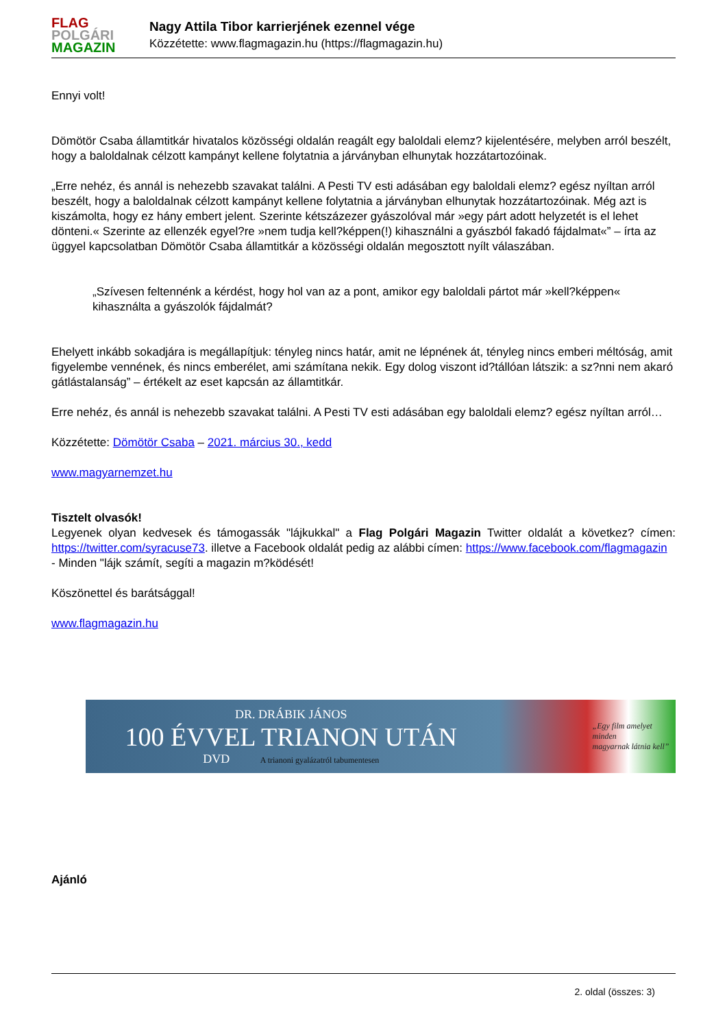FLAG
POLGÁRI
MAGAZIN
Nagy Attila Tibor karrierjének ezennel vége
Közzétette: www.flagmagazin.hu (https://flagmagazin.hu)
Ennyi volt!
Dömötör Csaba államtitkár hivatalos közösségi oldalán reagált egy baloldali elemz? kijelentésére, melyben arról beszélt, hogy a baloldalnak célzott kampányt kellene folytatnia a járványban elhunytak hozzátartozóinak.
„Erre nehéz, és annál is nehezebb szavakat találni. A Pesti TV esti adásában egy baloldali elemz? egész nyíltan arról beszélt, hogy a baloldalnak célzott kampányt kellene folytatnia a járványban elhunytak hozzátartozóinak. Még azt is kiszámolta, hogy ez hány embert jelent. Szerinte kétszázezer gyászolóval már »egy párt adott helyzetét is el lehet dönteni.« Szerinte az ellenzék egyel?re »nem tudja kell?képpen(!) kihasználni a gyászból fakadó fájdalmat«” – írta az üggyel kapcsolatban Dömötör Csaba államtitkár a közösségi oldalán megosztott nyílt válaszában.
„Szívesen feltennénk a kérdést, hogy hol van az a pont, amikor egy baloldali pártot már »kell?képpen« kihasználta a gyászolók fájdalmát?
Ehelyett inkább sokadjára is megállapítjuk: tényleg nincs határ, amit ne lépnének át, tényleg nincs emberi méltóság, amit figyelembe vennének, és nincs emberélet, ami számítana nekik. Egy dolog viszont id?tállóan látszik: a sz?nni nem akaró gátlástalanság” – értékelt az eset kapcsán az államtitkár.
Erre nehéz, és annál is nehezebb szavakat találni. A Pesti TV esti adásában egy baloldali elemz? egész nyíltan arról…
Közzétette: Dömötör Csaba – 2021. március 30., kedd
www.magyarnemzet.hu
Tisztelt olvasók!
Legyenek olyan kedvesek és támogassák "lájkukkal" a Flag Polgári Magazin Twitter oldalát a következ? címen: https://twitter.com/syracuse73. illetve a Facebook oldalát pedig az alábbi címen: https://www.facebook.com/flagmagazin
- Minden "lájk számít, segíti a magazin m?ködését!
Köszönettel és barátsággal!
www.flagmagazin.hu
DR. DRÁBIK JÁNOS
100 ÉVVEL TRIANON UTÁN
DVD A trianoni gyalázatról tabumentesen
„Egy film amelyet minden
magyarnak látnia kell”
Ajánló
2. oldal (összes: 3)